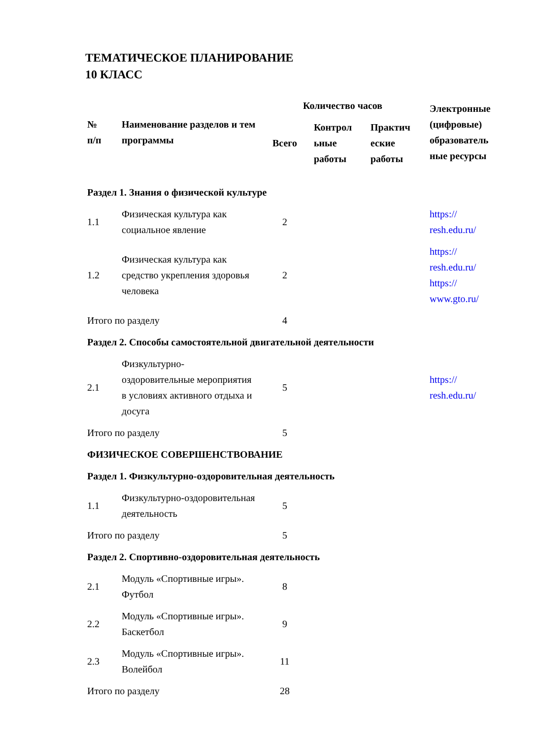ТЕМАТИЧЕСКОЕ ПЛАНИРОВАНИЕ
10 КЛАСС
| № п/п | Наименование разделов и тем программы | Количество часов | | | Электронные (цифровые) образователь ные ресурсы |
| --- | --- | --- | --- | --- | --- |
| | | Всего | Контрол ьные работы | Практич еские работы | |
| Раздел 1. Знания о физической культуре | | | | | |
| 1.1 | Физическая культура как социальное явление | 2 | | | https:// resh.edu.ru/ |
| 1.2 | Физическая культура как средство укрепления здоровья человека | 2 | | | https:// resh.edu.ru/ https:// www.gto.ru/ |
| Итого по разделу | | 4 | | | |
| Раздел 2. Способы самостоятельной двигательной деятельности | | | | | |
| 2.1 | Физкультурно-оздоровительные мероприятия в условиях активного отдыха и досуга | 5 | | | https:// resh.edu.ru/ |
| Итого по разделу | | 5 | | | |
| ФИЗИЧЕСКОЕ СОВЕРШЕНСТВОВАНИЕ | | | | | |
| Раздел 1. Физкультурно-оздоровительная деятельность | | | | | |
| 1.1 | Физкультурно-оздоровительная деятельность | 5 | | | |
| Итого по разделу | | 5 | | | |
| Раздел 2. Спортивно-оздоровительная деятельность | | | | | |
| 2.1 | Модуль «Спортивные игры». Футбол | 8 | | | |
| 2.2 | Модуль «Спортивные игры». Баскетбол | 9 | | | |
| 2.3 | Модуль «Спортивные игры». Волейбол | 11 | | | |
| Итого по разделу | | 28 | | | |